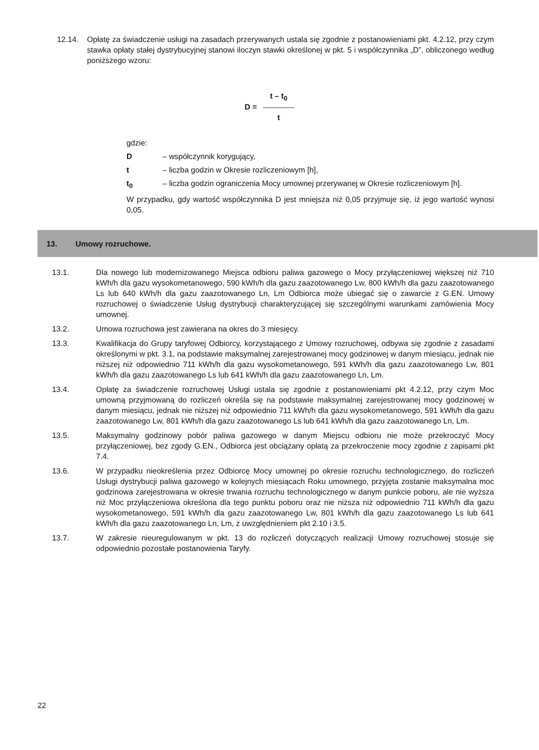12.14. Opłatę za świadczenie usługi na zasadach przerywanych ustala się zgodnie z postanowieniami pkt. 4.2.12, przy czym stawka opłaty stałej dystrybucyjnej stanowi iloczyn stawki określonej w pkt. 5 i współczynnika „D”, obliczonego według poniższego wzoru:
D =
t – t<sub>0</sub>
t
gdzie:
D – współczynnik korygujący,
t – liczba godzin w Okresie rozliczeniowym [h],
t<sub>0</sub> – liczba godzin ograniczenia Mocy umownej przerywanej w Okresie rozliczeniowym [h].
W przypadku, gdy wartość współczynnika D jest mniejsza niż 0,05 przyjmuje się, iż jego wartość wynosi 0,05.
13. Umowy rozruchowe.
13.1. Dla nowego lub modernizowanego Miejsca odbioru paliwa gazowego o Mocy przyłączeniowej większej niż 710 kWh/h dla gazu wysokometanowego, 590 kWh/h dla gazu zaazotowanego Lw, 800 kWh/h dla gazu zaazotowanego Ls lub 640 kWh/h dla gazu zaazotowanego Ln, Lm Odbiorca może ubiegać się o zawarcie z G.EN. Umowy rozruchowej o świadczenie Usług dystrybucji charakteryzującej się szczególnymi warunkami zamówienia Mocy umownej.
13.2. Umowa rozruchowa jest zawierana na okres do 3 miesięcy.
13.3. Kwalifikacja do Grupy taryfowej Odbiorcy, korzystającego z Umowy rozruchowej, odbywa się zgodnie z zasadami określonymi w pkt. 3.1, na podstawie maksymalnej zarejestrowanej mocy godzinowej w danym miesiącu, jednak nie niższej niż odpowiednio 711 kWh/h dla gazu wysokometanowego, 591 kWh/h dla gazu zaazotowanego Lw, 801 kWh/h dla gazu zaazotowanego Ls lub 641 kWh/h dla gazu zaazotowanego Ln, Lm.
13.4. Opłatę za świadczenie rozruchowej Usługi ustala się zgodnie z postanowieniami pkt 4.2.12, przy czym Moc umowną przyjmowaną do rozliczeń określa się na podstawie maksymalnej zarejestrowanej mocy godzinowej w danym miesiącu, jednak nie niższej niż odpowiednio 711 kWh/h dla gazu wysokometanowego, 591 kWh/h dla gazu zaazotowanego Lw, 801 kWh/h dla gazu zaazotowanego Ls lub 641 kWh/h dla gazu zaazotowanego Ln, Lm.
13.5. Maksymalny godzinowy pobór paliwa gazowego w danym Miejscu odbioru nie może przekroczyć Mocy przyłączeniowej, bez zgody G.EN., Odbiorca jest obciążany opłatą za przekroczenie mocy zgodnie z zapisami pkt 7.4.
13.6. W przypadku nieokreślenia przez Odbiorcę Mocy umownej po okresie rozruchu technologicznego, do rozliczeń Usługi dystrybucji paliwa gazowego w kolejnych miesiącach Roku umownego, przyjęta zostanie maksymalna moc godzinowa zarejestrowana w okresie trwania rozruchu technologicznego w danym punkcie poboru, ale nie wyższa niż Moc przyłączeniowa określona dla tego punktu poboru oraz nie niższa niż odpowiednio 711 kWh/h dla gazu wysokometanowego, 591 kWh/h dla gazu zaazotowanego Lw, 801 kWh/h dla gazu zaazotowanego Ls lub 641 kWh/h dla gazu zaazotowanego Ln, Lm, z uwzględnieniem pkt 2.10 i 3.5.
13.7. W zakresie nieuregulowanym w pkt. 13 do rozliczeń dotyczących realizacji Umowy rozruchowej stosuje się odpowiednio pozostałe postanowienia Taryfy.
22